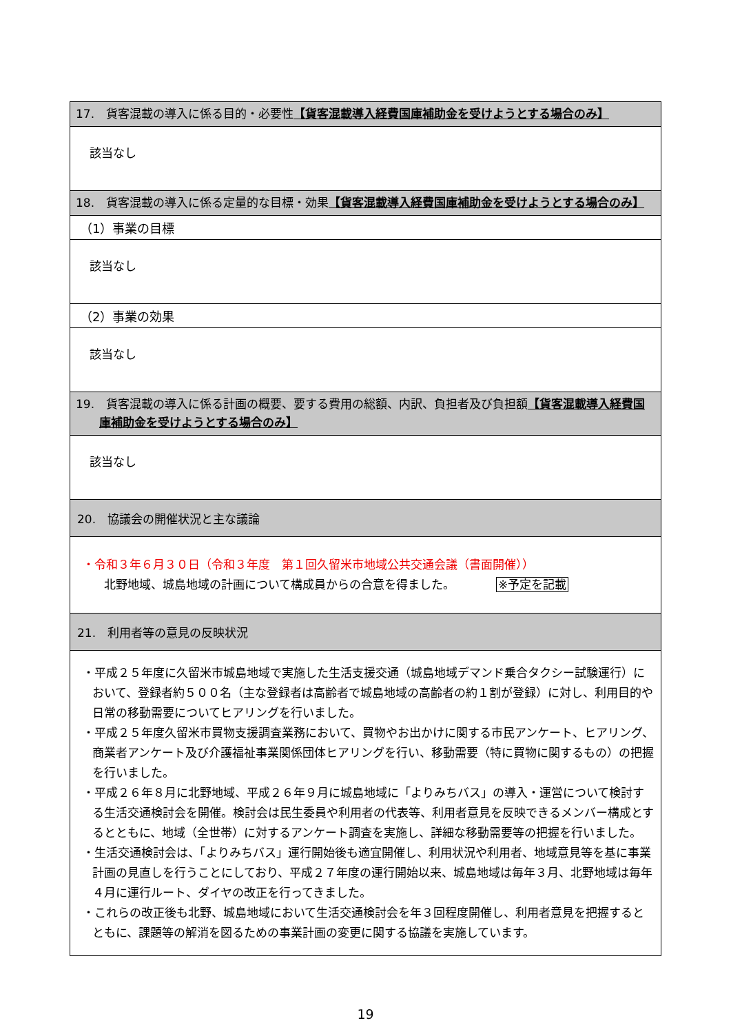| 17. 貨客混載の導入に係る目的・必要性 【貨客混載導入経費国庫補助金を受けようとする場合のみ】 |
| 該当なし |
| 18. 貨客混載の導入に係る定量的な目標・効果 【貨客混載導入経費国庫補助金を受けようとする場合のみ】 |
| （1）事業の目標 |
| 該当なし |
| （2）事業の効果 |
| 該当なし |
| 19. 貨客混載の導入に係る計画の概要、要する費用の総額、内訳、負担者及び負担額 【貨客混載導入経費国庫補助金を受けようとする場合のみ】 |
| 該当なし |
| 20. 協議会の開催状況と主な議論 |
| ・令和３年６月３０日（令和３年度 第１回久留米市地域公共交通会議（書面開催）） 北野地域、城島地域の計画について構成員からの合意を得ました。 ※予定を記載 |
| 21. 利用者等の意見の反映状況 |
| ・平成２５年度に久留米市城島地域で実施した生活支援交通（城島地域デマンド乗合タクシー試験運行）において、登録者約５００名（主な登録者は高齢者で城島地域の高齢者の約１割が登録）に対し、利用目的や日常の移動需要についてヒアリングを行いました。 ・平成２５年度久留米市買物支援調査業務において、買物やお出かけに関する市民アンケート、ヒアリング、商業者アンケート及び介護福祉事業関係団体ヒアリングを行い、移動需要（特に買物に関するもの）の把握を行いました。 ・平成２６年８月に北野地域、平成２６年９月に城島地域に「よりみちバス」の導入・運営について検討する生活交通検討会を開催。検討会は民生委員や利用者の代表等、利用者意見を反映できるメンバー構成とするとともに、地域（全世帯）に対するアンケート調査を実施し、詳細な移動需要等の把握を行いました。 ・生活交通検討会は、「よりみちバス」運行開始後も適宜開催し、利用状況や利用者、地域意見等を基に事業計画の見直しを行うことにしており、平成２７年度の運行開始以来、城島地域は毎年３月、北野地域は毎年４月に運行ルート、ダイヤの改正を行ってきました。 ・これらの改正後も北野、城島地域において生活交通検討会を年３回程度開催し、利用者意見を把握するとともに、課題等の解消を図るための事業計画の変更に関する協議を実施しています。 |
19